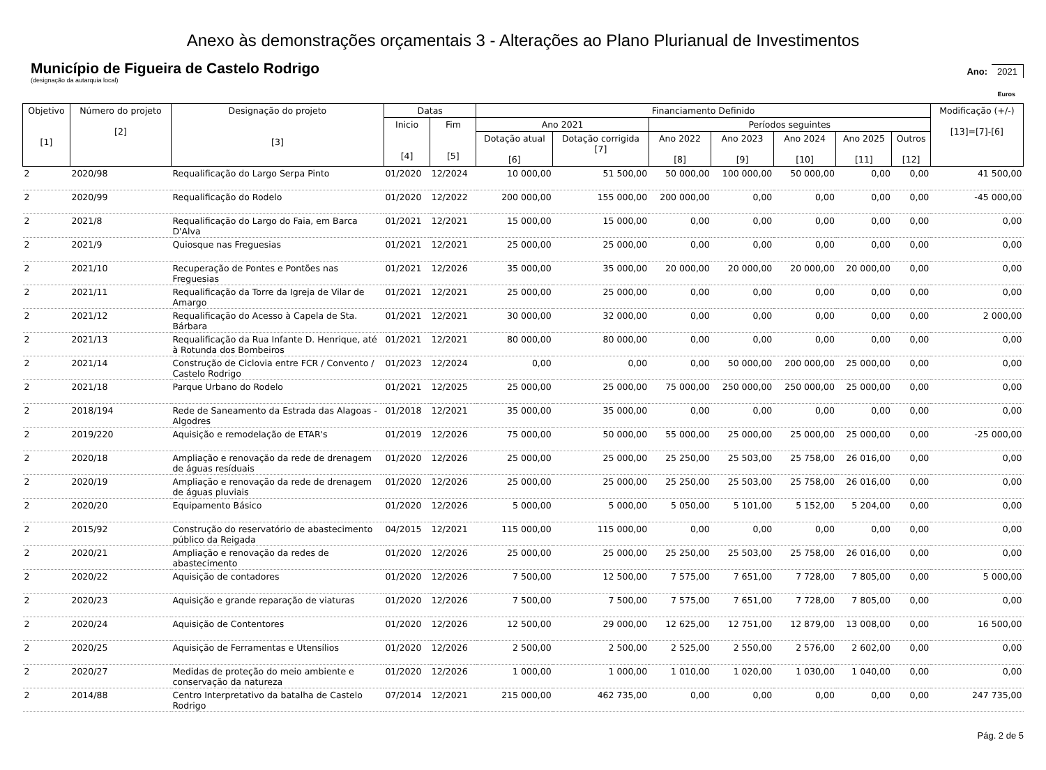Anexo às demonstrações orçamentais 3 - Alterações ao Plano Plurianual de Investimentos
Município de Figueira de Castelo Rodrigo
Ano: 2021
(designação da autarquia local)
Euros
| Objetivo [1] | Número do projeto [2] | Designação do projeto [3] | Datas | | Financiamento Definido | | | | | | | Modificação (+/-) [13]=[7]-[6] |
| --- | --- | --- | --- | --- | --- | --- | --- | --- | --- | --- | --- | --- |
| | | | Inicio [4] | Fim [5] | Ano 2021 | | Períodos seguintes | | | | | |
| | | | | | Dotação atual [6] | Dotação corrigida [7] | Ano 2022 [8] | Ano 2023 [9] | Ano 2024 [10] | Ano 2025 [11] | Outros [12] | |
| 2 | 2020/98 | Requalificação do Largo Serpa Pinto | 01/2020 | 12/2024 | 10 000,00 | 51 500,00 | 50 000,00 | 100 000,00 | 50 000,00 | 0,00 | 0,00 | 41 500,00 |
| 2 | 2020/99 | Requalificação do Rodelo | 01/2020 | 12/2022 | 200 000,00 | 155 000,00 | 200 000,00 | 0,00 | 0,00 | 0,00 | 0,00 | -45 000,00 |
| 2 | 2021/8 | Requalificação do Largo do Faia, em Barca D'Alva | 01/2021 | 12/2021 | 15 000,00 | 15 000,00 | 0,00 | 0,00 | 0,00 | 0,00 | 0,00 | 0,00 |
| 2 | 2021/9 | Quiosque nas Freguesias | 01/2021 | 12/2021 | 25 000,00 | 25 000,00 | 0,00 | 0,00 | 0,00 | 0,00 | 0,00 | 0,00 |
| 2 | 2021/10 | Recuperação de Pontes e Pontões nas Freguesias | 01/2021 | 12/2026 | 35 000,00 | 35 000,00 | 20 000,00 | 20 000,00 | 20 000,00 | 20 000,00 | 0,00 | 0,00 |
| 2 | 2021/11 | Requalificação da Torre da Igreja de Vilar de Amargo | 01/2021 | 12/2021 | 25 000,00 | 25 000,00 | 0,00 | 0,00 | 0,00 | 0,00 | 0,00 | 0,00 |
| 2 | 2021/12 | Requalificação do Acesso à Capela de Sta. Bárbara | 01/2021 | 12/2021 | 30 000,00 | 32 000,00 | 0,00 | 0,00 | 0,00 | 0,00 | 0,00 | 2 000,00 |
| 2 | 2021/13 | Requalificação da Rua Infante D. Henrique, até à Rotunda dos Bombeiros | 01/2021 | 12/2021 | 80 000,00 | 80 000,00 | 0,00 | 0,00 | 0,00 | 0,00 | 0,00 | 0,00 |
| 2 | 2021/14 | Construção de Ciclovia entre FCR / Convento / Castelo Rodrigo | 01/2023 | 12/2024 | 0,00 | 0,00 | 0,00 | 50 000,00 | 200 000,00 | 25 000,00 | 0,00 | 0,00 |
| 2 | 2021/18 | Parque Urbano do Rodelo | 01/2021 | 12/2025 | 25 000,00 | 25 000,00 | 75 000,00 | 250 000,00 | 250 000,00 | 25 000,00 | 0,00 | 0,00 |
| 2 | 2018/194 | Rede de Saneamento da Estrada das Alagoas - Algodres | 01/2018 | 12/2021 | 35 000,00 | 35 000,00 | 0,00 | 0,00 | 0,00 | 0,00 | 0,00 | 0,00 |
| 2 | 2019/220 | Aquisição e remodelação de ETAR's | 01/2019 | 12/2026 | 75 000,00 | 50 000,00 | 55 000,00 | 25 000,00 | 25 000,00 | 25 000,00 | 0,00 | -25 000,00 |
| 2 | 2020/18 | Ampliação e renovação da rede de drenagem de águas resíduais | 01/2020 | 12/2026 | 25 000,00 | 25 000,00 | 25 250,00 | 25 503,00 | 25 758,00 | 26 016,00 | 0,00 | 0,00 |
| 2 | 2020/19 | Ampliação e renovação da rede de drenagem de águas pluviais | 01/2020 | 12/2026 | 25 000,00 | 25 000,00 | 25 250,00 | 25 503,00 | 25 758,00 | 26 016,00 | 0,00 | 0,00 |
| 2 | 2020/20 | Equipamento Básico | 01/2020 | 12/2026 | 5 000,00 | 5 000,00 | 5 050,00 | 5 101,00 | 5 152,00 | 5 204,00 | 0,00 | 0,00 |
| 2 | 2015/92 | Construção do reservatório de abastecimento público da Reigada | 04/2015 | 12/2021 | 115 000,00 | 115 000,00 | 0,00 | 0,00 | 0,00 | 0,00 | 0,00 | 0,00 |
| 2 | 2020/21 | Ampliação e renovação da redes de abastecimento | 01/2020 | 12/2026 | 25 000,00 | 25 000,00 | 25 250,00 | 25 503,00 | 25 758,00 | 26 016,00 | 0,00 | 0,00 |
| 2 | 2020/22 | Aquisição de contadores | 01/2020 | 12/2026 | 7 500,00 | 12 500,00 | 7 575,00 | 7 651,00 | 7 728,00 | 7 805,00 | 0,00 | 5 000,00 |
| 2 | 2020/23 | Aquisição e grande reparação de viaturas | 01/2020 | 12/2026 | 7 500,00 | 7 500,00 | 7 575,00 | 7 651,00 | 7 728,00 | 7 805,00 | 0,00 | 0,00 |
| 2 | 2020/24 | Aquisição de Contentores | 01/2020 | 12/2026 | 12 500,00 | 29 000,00 | 12 625,00 | 12 751,00 | 12 879,00 | 13 008,00 | 0,00 | 16 500,00 |
| 2 | 2020/25 | Aquisição de Ferramentas e Utensílios | 01/2020 | 12/2026 | 2 500,00 | 2 500,00 | 2 525,00 | 2 550,00 | 2 576,00 | 2 602,00 | 0,00 | 0,00 |
| 2 | 2020/27 | Medidas de proteção do meio ambiente e conservação da natureza | 01/2020 | 12/2026 | 1 000,00 | 1 000,00 | 1 010,00 | 1 020,00 | 1 030,00 | 1 040,00 | 0,00 | 0,00 |
| 2 | 2014/88 | Centro Interpretativo da batalha de Castelo Rodrigo | 07/2014 | 12/2021 | 215 000,00 | 462 735,00 | 0,00 | 0,00 | 0,00 | 0,00 | 0,00 | 247 735,00 |
Pág. 2 de 5